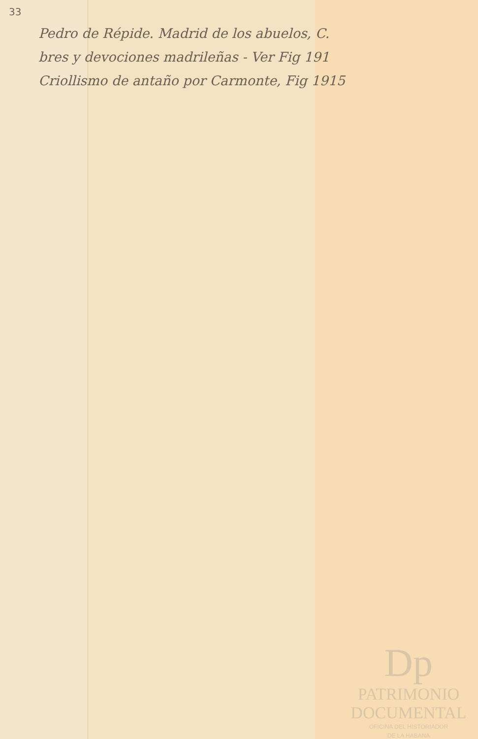33
Pedro de Répide. Madrid de los abuelos, C.
bres y devociones madrileñas - Ver Fig 191
Criollismo de antaño por Carmonte, Fig 1915
Dp
PATRIMONIO
DOCUMENTAL
OFICINA DEL HISTORIADOR
DE LA HABANA